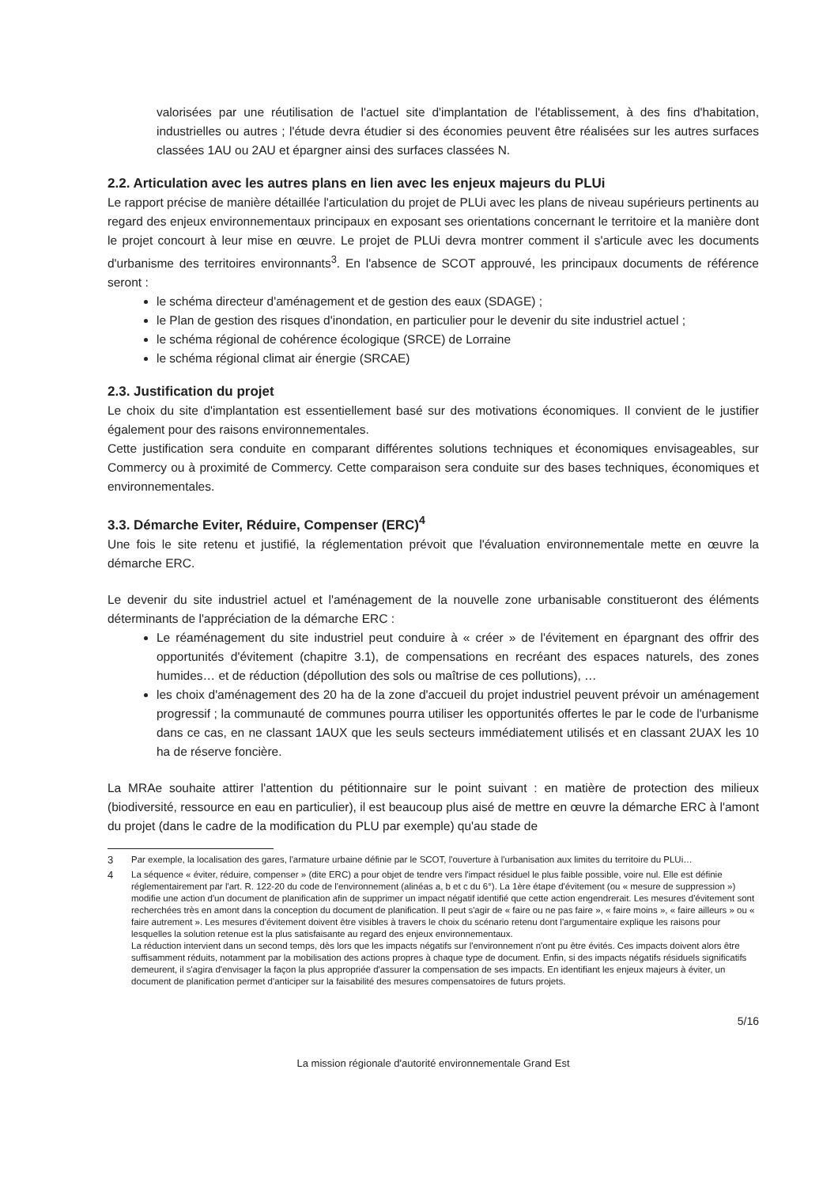valorisées par une réutilisation de l'actuel site d'implantation de l'établissement, à des fins d'habitation, industrielles ou autres ; l'étude devra étudier si des économies peuvent être réalisées sur les autres surfaces classées 1AU ou 2AU et épargner ainsi des surfaces classées N.
2.2. Articulation avec les autres plans en lien avec les enjeux majeurs du PLUi
Le rapport précise de manière détaillée l'articulation du projet de PLUi avec les plans de niveau supérieurs pertinents au regard des enjeux environnementaux principaux en exposant ses orientations concernant le territoire et la manière dont le projet concourt à leur mise en œuvre. Le projet de PLUi devra montrer comment il s'articule avec les documents d'urbanisme des territoires environnants<sup>3</sup>. En l'absence de SCOT approuvé, les principaux documents de référence seront :
le schéma directeur d'aménagement et de gestion des eaux (SDAGE) ;
le Plan de gestion des risques d'inondation, en particulier pour le devenir du site industriel actuel ;
le schéma régional de cohérence écologique (SRCE) de Lorraine
le schéma régional climat air énergie (SRCAE)
2.3. Justification du projet
Le choix du site d'implantation est essentiellement basé sur des motivations économiques. Il convient de le justifier également pour des raisons environnementales.
Cette justification sera conduite en comparant différentes solutions techniques et économiques envisageables, sur Commercy ou à proximité de Commercy. Cette comparaison sera conduite sur des bases techniques, économiques et environnementales.
3.3. Démarche Eviter, Réduire, Compenser (ERC)<sup>4</sup>
Une fois le site retenu et justifié, la réglementation prévoit que l'évaluation environnementale mette en œuvre la démarche ERC.
Le devenir du site industriel actuel et l'aménagement de la nouvelle zone urbanisable constitueront des éléments déterminants de l'appréciation de la démarche ERC :
Le réaménagement du site industriel peut conduire à « créer » de l'évitement en épargnant des offrir des opportunités d'évitement (chapitre 3.1), de compensations en recréant des espaces naturels, des zones humides… et de réduction (dépollution des sols ou maîtrise de ces pollutions), …
les choix d'aménagement des 20 ha de la zone d'accueil du projet industriel peuvent prévoir un aménagement progressif ; la communauté de communes pourra utiliser les opportunités offertes le par le code de l'urbanisme dans ce cas, en ne classant 1AUX que les seuls secteurs immédiatement utilisés et en classant 2UAX les 10 ha de réserve foncière.
La MRAe souhaite attirer l'attention du pétitionnaire sur le point suivant : en matière de protection des milieux (biodiversité, ressource en eau en particulier), il est beaucoup plus aisé de mettre en œuvre la démarche ERC à l'amont du projet (dans le cadre de la modification du PLU par exemple) qu'au stade de
3 Par exemple, la localisation des gares, l'armature urbaine définie par le SCOT, l'ouverture à l'urbanisation aux limites du territoire du PLUi…
4 La séquence « éviter, réduire, compenser » (dite ERC) a pour objet de tendre vers l'impact résiduel le plus faible possible, voire nul. Elle est définie réglementairement par l'art. R. 122-20 du code de l'environnement (alinéas a, b et c du 6°). La 1ère étape d'évitement (ou « mesure de suppression ») modifie une action d'un document de planification afin de supprimer un impact négatif identifié que cette action engendrerait. Les mesures d'évitement sont recherchées très en amont dans la conception du document de planification. Il peut s'agir de « faire ou ne pas faire », « faire moins », « faire ailleurs » ou « faire autrement ». Les mesures d'évitement doivent être visibles à travers le choix du scénario retenu dont l'argumentaire explique les raisons pour lesquelles la solution retenue est la plus satisfaisante au regard des enjeux environnementaux.
La réduction intervient dans un second temps, dès lors que les impacts négatifs sur l'environnement n'ont pu être évités. Ces impacts doivent alors être suffisamment réduits, notamment par la mobilisation des actions propres à chaque type de document. Enfin, si des impacts négatifs résiduels significatifs demeurent, il s'agira d'envisager la façon la plus appropriée d'assurer la compensation de ses impacts. En identifiant les enjeux majeurs à éviter, un document de planification permet d'anticiper sur la faisabilité des mesures compensatoires de futurs projets.
5/16
La mission régionale d'autorité environnementale Grand Est